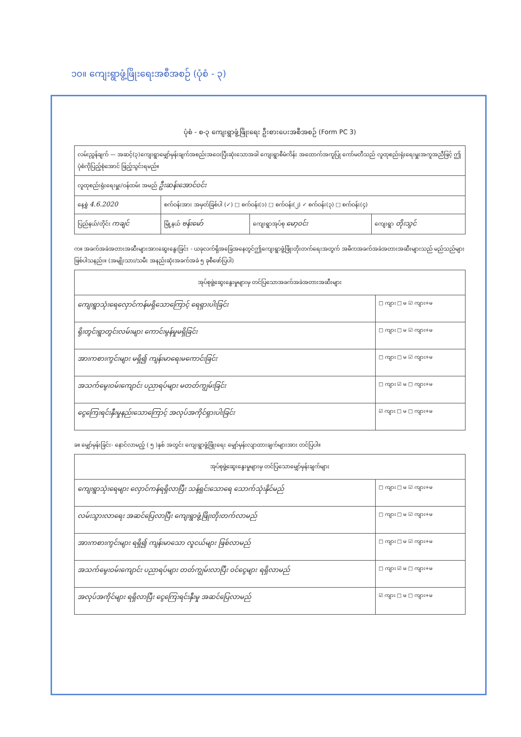၁၀။ ကျေးရွာဖွံ့ဖြိုးရေးအစီအစဉ် (ပုံစံ - ၃)
ပုံစံ - စ-၃ ကျေးရွာဖွံ့ဖြိုးရေး ဦးစားပေးအစီအစဉ် (Form PC 3)
| လမ်းညွှန်ချက် — အဆင့်(၃)ကျေးရွာမျှော်မှန်းချက်အစည်းအဝေးပြီးဆုံးသောအခါ ကျေးရွာစီမံကိန်း အထောက်အကူပြု ကော်မတီသည် လူထုစည်းရုံးရေးမှူးအကူအညီဖြင့် ဤပုံစံကိုပြည့်စုံအောင် ဖြည့်သွင်းရမည်။ | | | |
| လူထုစည်းရုံးရေးမှူး/ဝန်ထမ်း အမည် ဦးဆန်းအောင်ဝင်း | | | |
| နေ့စွဲ 4.6.2020 | စက်ဝန်းအား အမှတ်ခြစ်ပါ (✓) □ စက်ဝန်း(၁) □ စက်ဝန်း(၂) ✓ စက်ဝန်း(၃) □ စက်ဝန်း(၄) | | |
| ပြည်နယ်/တိုင်း ကချင် | မြို့နယ် ဗန်းမော် | ကျေးရွာအုပ်စု မော့ဝင်း | ကျေးရွာ တိုးသွင် |
က။ အခက်အခဲအတားအဆီးများအားဆွေးနွေးခြင်း - ယခုလက်ရှိအခြေအနေတွင်ဤကျေးရွာဖွံ့ဖြိုးတိုးတက်ရေးအတွက် အဓိကအခက်အခဲအတားအဆီးများသည် မည်သည်များဖြစ်ပါသနည်း။ (အမျိုးသား/သမီး အနည်းဆုံးအခက်အခဲ ၅ ခုစီဖော်ပြပါ)
| အုပ်စုဖွဲ့ဆွေးနွေးမှုများမှ တင်ပြသောအခက်အခဲအတားအဆီးများ | |
| --- | --- |
| ကျေးရွာသုံးရေလှောင်ကန်မရှိသောကြောင့် ရေရှားပါးခြင်း | □ ကျား □ မ ☑ ကျား+မ |
| ရိုးတွင်းရွာတွင်းလမ်းများ ကောင်းမွန်မှုမရှိခြင်း | □ ကျား □ မ ☑ ကျား+မ |
| အားကစားကွင်းများ မရှိ၍ ကျန်းမာရေးမကောင်းခြင်း | □ ကျား □ မ ☑ ကျား+မ |
| အသက်မွေးဝမ်းကျောင်း ပညာရပ်များ မတတ်ကျွမ်းခြင်း | □ ကျား ☑ မ □ ကျား+မ |
| ငွေကြေးရင်းနှီးမှုနည်းသောကြောင့် အလုပ်အကိုင်ရှားပါးခြင်း | ☑ ကျား □ မ □ ကျား+မ |
ခ။ မျှော်မှန်းခြင်း- နောင်လာမည့် ( ၅ )နှစ် အတွင်း ကျေးရွာဖွံ့ဖြိုးရေး မျှော်မှန်းလျာထားချက်များအား တင်ပြပါ။
| အုပ်စုဖွဲ့ဆွေးနွေးမှုများမှ တင်ပြသောမျှော်မှန်းချက်များ | |
| --- | --- |
| ကျေးရွာသုံးရေများ လှောင်ကန်ရရှိလာပြီး သန့်ရှင်းသောရေ သောက်သုံးနိုင်မည် | □ ကျား □ မ ☑ ကျား+မ |
| လမ်းသွားလာရေး အဆင်ပြေလာပြီး ကျေးရွာဖွံ့ဖြိုးတိုးတက်လာမည် | □ ကျား □ မ ☑ ကျား+မ |
| အားကစားကွင်းများ ရရှိ၍ ကျန်းမာသော လူငယ်များ ဖြစ်လာမည် | □ ကျား □ မ ☑ ကျား+မ |
| အသက်မွေးဝမ်းကျောင်း ပညာရပ်များ တတ်ကျွမ်းလာပြီး ဝင်ငွေများ ရရှိလာမည် | □ ကျား ☑ မ □ ကျား+မ |
| အလုပ်အကိုင်များ ရရှိလာပြီး ငွေကြေးရင်းနှီးမှု အဆင်ပြေလာမည် | ☑ ကျား □ မ □ ကျား+မ |